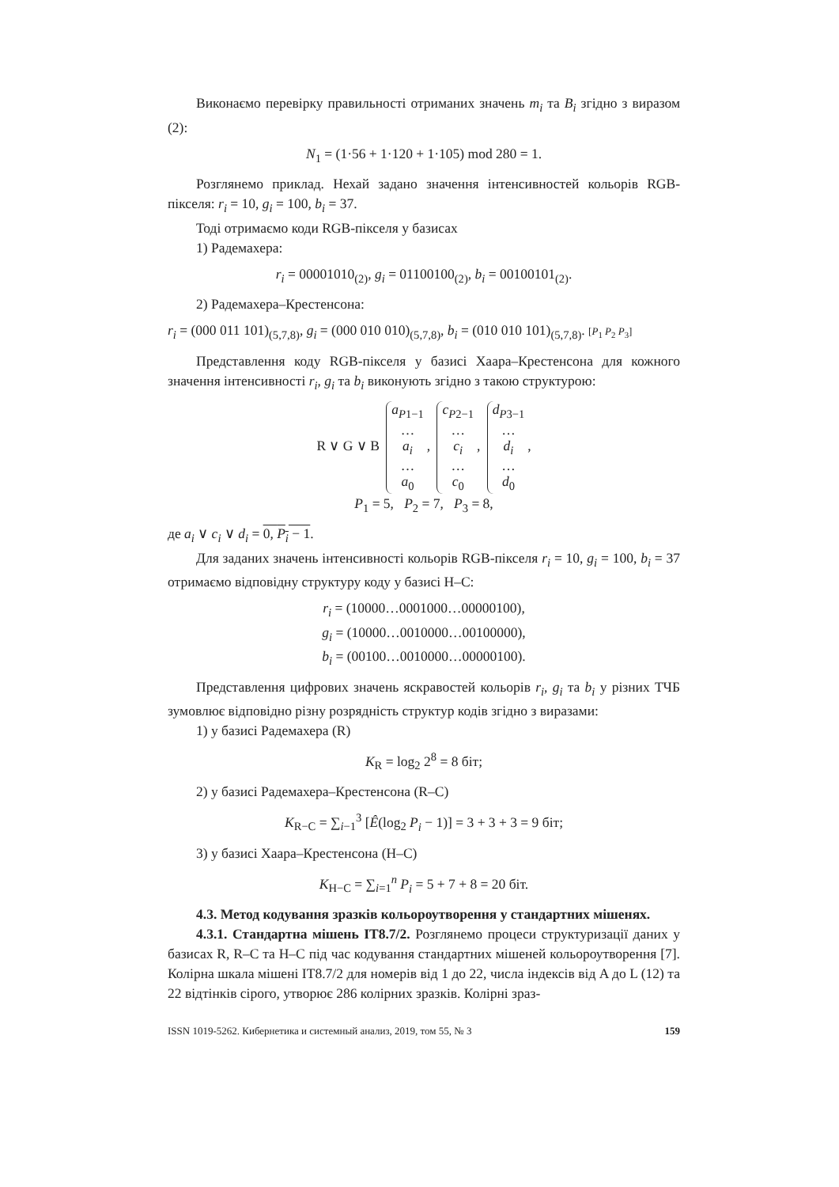Виконаємо перевірку правильності отриманих значень m<sub>i</sub> та B<sub>i</sub> згідно з виразом (2):
N<sub>1</sub> = (1·56 + 1·120 + 1·105) mod 280 = 1.
Розглянемо приклад. Нехай задано значення інтенсивностей кольорів RGB-пікселя: r<sub>i</sub> = 10, g<sub>i</sub> = 100, b<sub>i</sub> = 37.
Тоді отримаємо коди RGB-пікселя у базисах
1) Радемахера:
r<sub>i</sub> = 00001010<sub>(2)</sub>, g<sub>i</sub> = 01100100<sub>(2)</sub>, b<sub>i</sub> = 00100101<sub>(2)</sub>.
2) Радемахера–Крестенсона:
r<sub>i</sub> = (000 011 101)<sub>(5,7,8)</sub>, g<sub>i</sub> = (000 010 010)<sub>(5,7,8)</sub>, b<sub>i</sub> = (010 010 101)<sub>(5,7,8)</sub>. [P<sub>1</sub> P<sub>2</sub> P<sub>3</sub>]
Представлення коду RGB-пікселя у базисі Хаара–Крестенсона для кожного значення інтенсивності r<sub>i</sub>, g<sub>i</sub> та b<sub>i</sub> виконують згідно з такою структурою:
R ∨ G ∨ B a<sub>P1−1</sub>
…
a<sub>i</sub>
…
a<sub>0</sub>, c<sub>P2−1</sub>
…
c<sub>i</sub>
…
c<sub>0</sub>, d<sub>P3−1</sub>
…
d<sub>i</sub>
…
d<sub>0</sub>,
P<sub>1</sub> = 5, P<sub>2</sub> = 7, P<sub>3</sub> = 8,
де a<sub>i</sub> ∨ c<sub>i</sub> ∨ d<sub>i</sub> = 0, P<sub>i</sub> − 1.
Для заданих значень інтенсивності кольорів RGB-пікселя r<sub>i</sub> = 10, g<sub>i</sub> = 100, b<sub>i</sub> = 37 отримаємо відповідну структуру коду у базисі H–C:
r<sub>i</sub> = (10000…0001000…00000100),
g<sub>i</sub> = (10000…0010000…00100000),
b<sub>i</sub> = (00100…0010000…00000100).
Представлення цифрових значень яскравостей кольорів r<sub>i</sub>, g<sub>i</sub> та b<sub>i</sub> у різних ТЧБ зумовлює відповідно різну розрядність структур кодів згідно з виразами:
1) у базисі Радемахера (R)
K<sub>R</sub> = log<sub>2</sub> 2<sup>8</sup> = 8 біт;
2) у базисі Радемахера–Крестенсона (R–C)
K<sub>R−C</sub> = ∑<sub>i−1</sub><sup>3</sup> [Ê(log<sub>2</sub> P<sub>i</sub> − 1)] = 3 + 3 + 3 = 9 біт;
3) у базисі Хаара–Крестенсона (H–C)
K<sub>H−C</sub> = ∑<sub>i=1</sub><sup>n</sup> P<sub>i</sub> = 5 + 7 + 8 = 20 біт.
4.3. Метод кодування зразків кольороутворення у стандартних мішенях.
4.3.1. Стандартна мішень IT8.7/2. Розглянемо процеси структуризації даних у базисах R, R–C та H–C під час кодування стандартних мішеней кольороутворення [7]. Колірна шкала мішені IT8.7/2 для номерів від 1 до 22, числа індексів від A до L (12) та 22 відтінків сірого, утворює 286 колірних зразків. Колірні зраз-
ISSN 1019-5262. Кибернетика и системный анализ, 2019, том 55, № 3 159